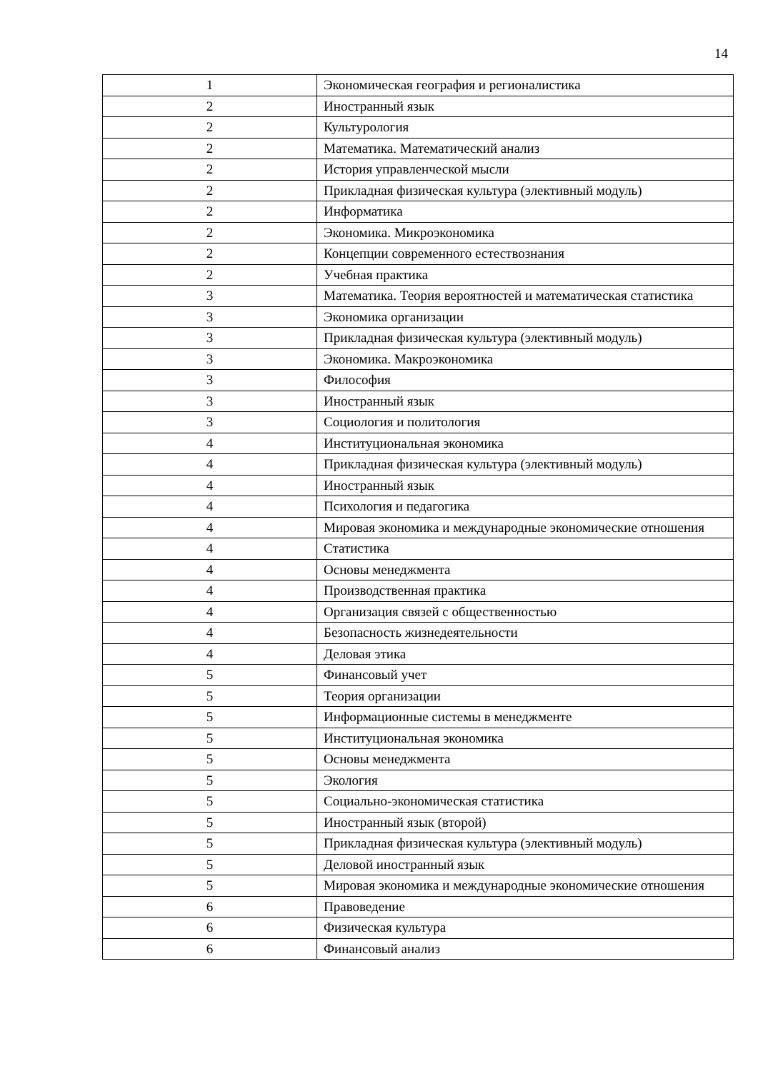14
| 1 | Экономическая география и регионалистика |
| 2 | Иностранный язык |
| 2 | Культурология |
| 2 | Математика. Математический анализ |
| 2 | История управленческой мысли |
| 2 | Прикладная физическая культура (элективный модуль) |
| 2 | Информатика |
| 2 | Экономика. Микроэкономика |
| 2 | Концепции современного естествознания |
| 2 | Учебная практика |
| 3 | Математика. Теория вероятностей и математическая статистика |
| 3 | Экономика организации |
| 3 | Прикладная физическая культура (элективный модуль) |
| 3 | Экономика. Макроэкономика |
| 3 | Философия |
| 3 | Иностранный язык |
| 3 | Социология и политология |
| 4 | Институциональная экономика |
| 4 | Прикладная физическая культура (элективный модуль) |
| 4 | Иностранный язык |
| 4 | Психология и педагогика |
| 4 | Мировая экономика и международные экономические отношения |
| 4 | Статистика |
| 4 | Основы менеджмента |
| 4 | Производственная практика |
| 4 | Организация связей с общественностью |
| 4 | Безопасность жизнедеятельности |
| 4 | Деловая этика |
| 5 | Финансовый учет |
| 5 | Теория организации |
| 5 | Информационные системы в менеджменте |
| 5 | Институциональная экономика |
| 5 | Основы менеджмента |
| 5 | Экология |
| 5 | Социально-экономическая статистика |
| 5 | Иностранный язык (второй) |
| 5 | Прикладная физическая культура (элективный модуль) |
| 5 | Деловой иностранный язык |
| 5 | Мировая экономика и международные экономические отношения |
| 6 | Правоведение |
| 6 | Физическая культура |
| 6 | Финансовый анализ |